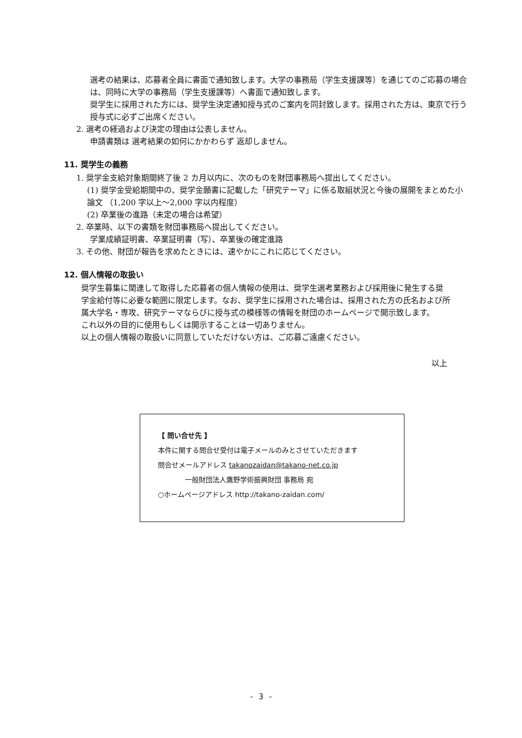選考の結果は、応募者全員に書面で通知致します。大学の事務局（学生支援課等）を通じてのご応募の場合は、同時に大学の事務局（学生支援課等）へ書面で通知致します。
奨学生に採用された方には、奨学生決定通知授与式のご案内を同封致します。採用された方は、東京で行う授与式に必ずご出席ください。
2. 選考の経過および決定の理由は公表しません。
申請書類は 選考結果の如何にかかわらず 返却しません。
11. 奨学生の義務
1. 奨学金支給対象期間終了後 2 カ月以内に、次のものを財団事務局へ提出してください。
(1) 奨学金受給期間中の、奨学金願書に記載した「研究テーマ」に係る取組状況と今後の展開をまとめた小論文 （1,200 字以上～2,000 字以内程度）
(2) 卒業後の進路（未定の場合は希望）
2. 卒業時、以下の書類を財団事務局へ提出してください。
学業成績証明書、卒業証明書（写）、卒業後の確定進路
3. その他、財団が報告を求めたときには、速やかにこれに応じてください。
12. 個人情報の取扱い
奨学生募集に関連して取得した応募者の個人情報の使用は、奨学生選考業務および採用後に発生する奨学金給付等に必要な範囲に限定します。なお、奨学生に採用された場合は、採用された方の氏名および所属大学名・専攻、研究テーマならびに授与式の模様等の情報を財団のホームページで開示致します。
これ以外の目的に使用もしくは開示することは一切ありません。
以上の個人情報の取扱いに同意していただけない方は、ご応募ご遠慮ください。
以上
【 問い合せ先 】
本件に関する問合せ受付は電子メールのみとさせていただきます
問合せメールアドレス takanozaidan@takano-net.co.jp
一般財団法人鷹野学術振興財団 事務局 宛
○ホームページアドレス http://takano-zaidan.com/
- 3 -